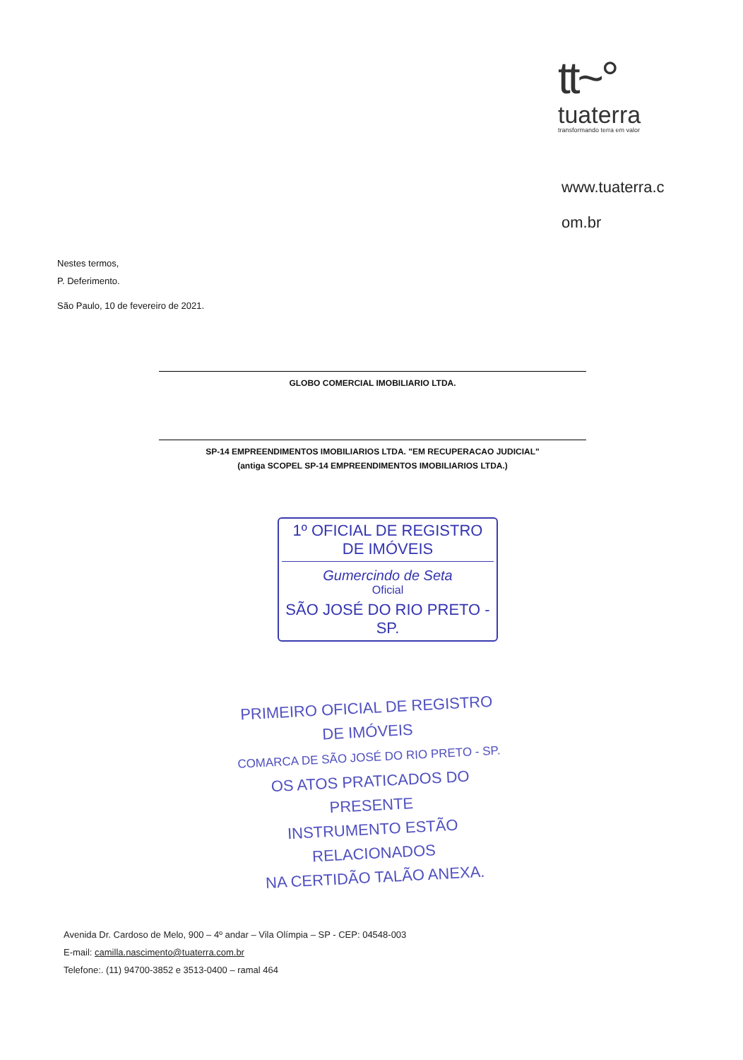tt~°
tuaterra
transformando terra em valor
www.tuaterra.c
om.br
Nestes termos,
P. Deferimento.
São Paulo, 10 de fevereiro de 2021.
GLOBO COMERCIAL IMOBILIARIO LTDA.
SP-14 EMPREENDIMENTOS IMOBILIARIOS LTDA. "EM RECUPERACAO JUDICIAL"
(antiga SCOPEL SP-14 EMPREENDIMENTOS IMOBILIARIOS LTDA.)
1º OFICIAL DE REGISTRO DE IMÓVEIS
Gumercindo de Seta
Oficial
SÃO JOSÉ DO RIO PRETO - SP.
PRIMEIRO OFICIAL DE REGISTRO DE IMÓVEIS
COMARCA DE SÃO JOSÉ DO RIO PRETO - SP.
OS ATOS PRATICADOS DO PRESENTE
INSTRUMENTO ESTÃO RELACIONADOS
NA CERTIDÃO TALÃO ANEXA.
Avenida Dr. Cardoso de Melo, 900 – 4º andar – Vila Olímpia – SP - CEP: 04548-003
E-mail: camilla.nascimento@tuaterra.com.br
Telefone:. (11) 94700-3852 e 3513-0400 – ramal 464